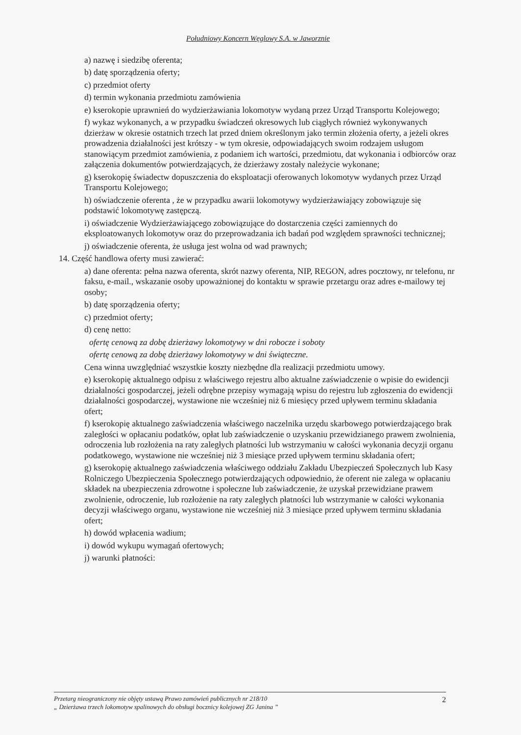Południowy Koncern Węglowy S.A. w Jaworznie
a) nazwę i siedzibę oferenta;
b) datę sporządzenia oferty;
c) przedmiot oferty
d) termin wykonania przedmiotu zamówienia
e) kserokopie uprawnień do wydzierżawiania lokomotyw wydaną przez Urząd Transportu Kolejowego;
f) wykaz wykonanych, a w przypadku świadczeń okresowych lub ciągłych również wykonywanych dzierżaw w okresie ostatnich trzech lat przed dniem określonym jako termin złożenia oferty, a jeżeli okres prowadzenia działalności jest krótszy - w tym okresie, odpowiadających swoim rodzajem usługom stanowiącym przedmiot zamówienia, z podaniem ich wartości, przedmiotu, dat wykonania i odbiorców oraz załączenia dokumentów potwierdzających, że dzierżawy zostały należycie wykonane;
g) kserokopię świadectw dopuszczenia do eksploatacji oferowanych lokomotyw wydanych przez Urząd Transportu Kolejowego;
h) oświadczenie oferenta , że w przypadku awarii lokomotywy wydzierżawiający zobowiązuje się podstawić lokomotywę zastępczą.
i) oświadczenie Wydzierżawiającego zobowiązujące do dostarczenia części zamiennych do eksploatowanych lokomotyw oraz do przeprowadzania ich badań pod względem sprawności technicznej;
j) oświadczenie oferenta, że usługa jest wolna od wad prawnych;
14. Część handlowa oferty musi zawierać:
a) dane oferenta: pełna nazwa oferenta, skrót nazwy oferenta, NIP, REGON, adres pocztowy, nr telefonu, nr faksu, e-mail., wskazanie osoby upoważnionej do kontaktu w sprawie przetargu oraz adres e-mailowy tej osoby;
b) datę sporządzenia oferty;
c) przedmiot oferty;
d) cenę netto:
ofertę cenową za dobę dzierżawy lokomotywy w dni robocze i soboty
ofertę cenową za dobę dzierżawy lokomotywy w dni świąteczne.
Cena winna uwzględniać wszystkie koszty niezbędne dla realizacji przedmiotu umowy.
e) kserokopię aktualnego odpisu z właściwego rejestru albo aktualne zaświadczenie o wpisie do ewidencji działalności gospodarczej, jeżeli odrębne przepisy wymagają wpisu do rejestru lub zgłoszenia do ewidencji działalności gospodarczej, wystawione nie wcześniej niż 6 miesięcy przed upływem terminu składania ofert;
f) kserokopię aktualnego zaświadczenia właściwego naczelnika urzędu skarbowego potwierdzającego brak zaległości w opłacaniu podatków, opłat lub zaświadczenie o uzyskaniu przewidzianego prawem zwolnienia, odroczenia lub rozłożenia na raty zaległych płatności lub wstrzymaniu w całości wykonania decyzji organu podatkowego, wystawione nie wcześniej niż 3 miesiące przed upływem terminu składania ofert;
g) kserokopię aktualnego zaświadczenia właściwego oddziału Zakładu Ubezpieczeń Społecznych lub Kasy Rolniczego Ubezpieczenia Społecznego potwierdzających odpowiednio, że oferent nie zalega w opłacaniu składek na ubezpieczenia zdrowotne i społeczne lub zaświadczenie, że uzyskał przewidziane prawem zwolnienie, odroczenie, lub rozłożenie na raty zaległych płatności lub wstrzymanie w całości wykonania decyzji właściwego organu, wystawione nie wcześniej niż 3 miesiące przed upływem terminu składania ofert;
h) dowód wpłacenia wadium;
i) dowód wykupu wymagań ofertowych;
j) warunki płatności:
Przetarg nieograniczony nie objęty ustawą Prawo zamówień publicznych nr 218/10
„ Dzierżawa trzech lokomotyw spalinowych do obsługi bocznicy kolejowej ZG Janina ”
2